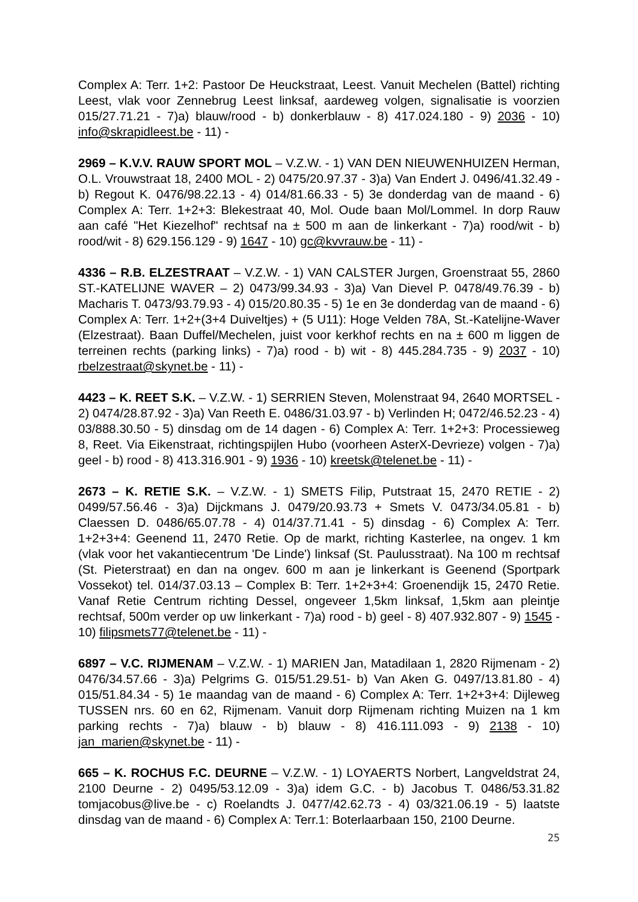Complex A: Terr. 1+2: Pastoor De Heuckstraat, Leest. Vanuit Mechelen (Battel) richting Leest, vlak voor Zennebrug Leest linksaf, aardeweg volgen, signalisatie is voorzien 015/27.71.21 - 7)a) blauw/rood - b) donkerblauw - 8) 417.024.180 - 9) 2036 - 10) info@skrapidleest.be - 11) -
2969 – K.V.V. RAUW SPORT MOL – V.Z.W. - 1) VAN DEN NIEUWENHUIZEN Herman, O.L. Vrouwstraat 18, 2400 MOL - 2) 0475/20.97.37 - 3)a) Van Endert J. 0496/41.32.49 - b) Regout K. 0476/98.22.13 - 4) 014/81.66.33 - 5) 3e donderdag van de maand - 6) Complex A: Terr. 1+2+3: Blekestraat 40, Mol. Oude baan Mol/Lommel. In dorp Rauw aan café "Het Kiezelhof" rechtsaf na ± 500 m aan de linkerkant - 7)a) rood/wit - b) rood/wit - 8) 629.156.129 - 9) 1647 - 10) gc@kvvrauw.be - 11) -
4336 – R.B. ELZESTRAAT – V.Z.W. - 1) VAN CALSTER Jurgen, Groenstraat 55, 2860 ST.-KATELIJNE WAVER – 2) 0473/99.34.93 - 3)a) Van Dievel P. 0478/49.76.39 - b) Macharis T. 0473/93.79.93 - 4) 015/20.80.35 - 5) 1e en 3e donderdag van de maand - 6) Complex A: Terr. 1+2+(3+4 Duiveltjes) + (5 U11): Hoge Velden 78A, St.-Katelijne-Waver (Elzestraat). Baan Duffel/Mechelen, juist voor kerkhof rechts en na ± 600 m liggen de terreinen rechts (parking links) - 7)a) rood - b) wit - 8) 445.284.735 - 9) 2037 - 10) rbelzestraat@skynet.be - 11) -
4423 – K. REET S.K. – V.Z.W. - 1) SERRIEN Steven, Molenstraat 94, 2640 MORTSEL - 2) 0474/28.87.92 - 3)a) Van Reeth E. 0486/31.03.97 - b) Verlinden H; 0472/46.52.23 - 4) 03/888.30.50 - 5) dinsdag om de 14 dagen - 6) Complex A: Terr. 1+2+3: Processieweg 8, Reet. Via Eikenstraat, richtingspijlen Hubo (voorheen AsterX-Devrieze) volgen - 7)a) geel - b) rood - 8) 413.316.901 - 9) 1936 - 10) kreetsk@telenet.be - 11) -
2673 – K. RETIE S.K. – V.Z.W. - 1) SMETS Filip, Putstraat 15, 2470 RETIE - 2) 0499/57.56.46 - 3)a) Dijckmans J. 0479/20.93.73 + Smets V. 0473/34.05.81 - b) Claessen D. 0486/65.07.78 - 4) 014/37.71.41 - 5) dinsdag - 6) Complex A: Terr. 1+2+3+4: Geenend 11, 2470 Retie. Op de markt, richting Kasterlee, na ongev. 1 km (vlak voor het vakantiecentrum 'De Linde') linksaf (St. Paulusstraat). Na 100 m rechtsaf (St. Pieterstraat) en dan na ongev. 600 m aan je linkerkant is Geenend (Sportpark Vossekot) tel. 014/37.03.13 – Complex B: Terr. 1+2+3+4: Groenendijk 15, 2470 Retie. Vanaf Retie Centrum richting Dessel, ongeveer 1,5km linksaf, 1,5km aan pleintje rechtsaf, 500m verder op uw linkerkant - 7)a) rood - b) geel - 8) 407.932.807 - 9) 1545 - 10) filipsmets77@telenet.be - 11) -
6897 – V.C. RIJMENAM – V.Z.W. - 1) MARIEN Jan, Matadilaan 1, 2820 Rijmenam - 2) 0476/34.57.66 - 3)a) Pelgrims G. 015/51.29.51- b) Van Aken G. 0497/13.81.80 - 4) 015/51.84.34 - 5) 1e maandag van de maand - 6) Complex A: Terr. 1+2+3+4: Dijleweg TUSSEN nrs. 60 en 62, Rijmenam. Vanuit dorp Rijmenam richting Muizen na 1 km parking rechts - 7)a) blauw - b) blauw - 8) 416.111.093 - 9) 2138 - 10) jan_marien@skynet.be - 11) -
665 – K. ROCHUS F.C. DEURNE – V.Z.W. - 1) LOYAERTS Norbert, Langveldstrat 24, 2100 Deurne - 2) 0495/53.12.09 - 3)a) idem G.C. - b) Jacobus T. 0486/53.31.82 tomjacobus@live.be - c) Roelandts J. 0477/42.62.73 - 4) 03/321.06.19 - 5) laatste dinsdag van de maand - 6) Complex A: Terr.1: Boterlaarbaan 150, 2100 Deurne.
25